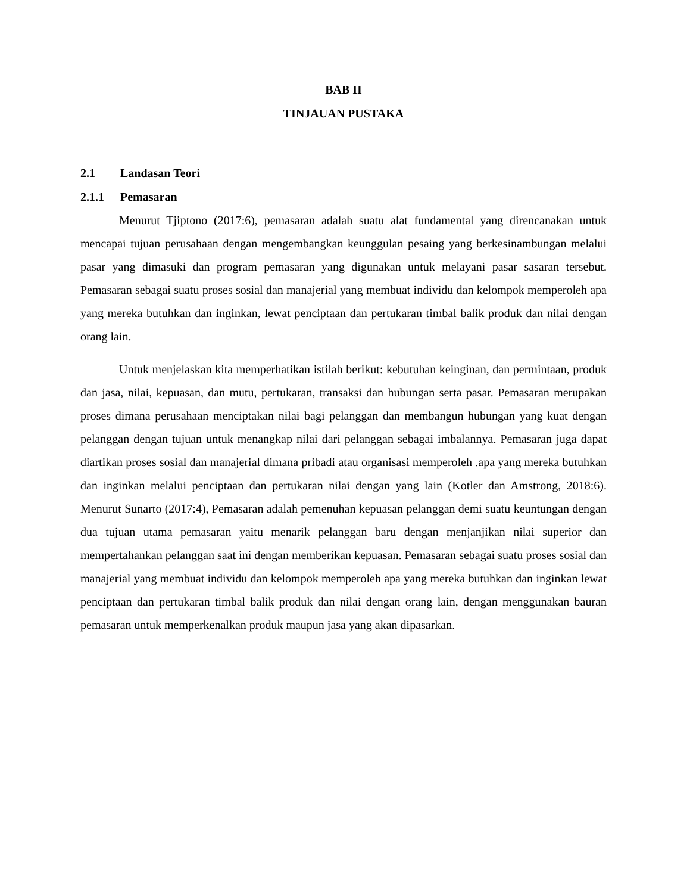BAB II
TINJAUAN PUSTAKA
2.1 Landasan Teori
2.1.1 Pemasaran
Menurut Tjiptono (2017:6), pemasaran adalah suatu alat fundamental yang direncanakan untuk mencapai tujuan perusahaan dengan mengembangkan keunggulan pesaing yang berkesinambungan melalui pasar yang dimasuki dan program pemasaran yang digunakan untuk melayani pasar sasaran tersebut. Pemasaran sebagai suatu proses sosial dan manajerial yang membuat individu dan kelompok memperoleh apa yang mereka butuhkan dan inginkan, lewat penciptaan dan pertukaran timbal balik produk dan nilai dengan orang lain.
Untuk menjelaskan kita memperhatikan istilah berikut: kebutuhan keinginan, dan permintaan, produk dan jasa, nilai, kepuasan, dan mutu, pertukaran, transaksi dan hubungan serta pasar. Pemasaran merupakan proses dimana perusahaan menciptakan nilai bagi pelanggan dan membangun hubungan yang kuat dengan pelanggan dengan tujuan untuk menangkap nilai dari pelanggan sebagai imbalannya. Pemasaran juga dapat diartikan proses sosial dan manajerial dimana pribadi atau organisasi memperoleh .apa yang mereka butuhkan dan inginkan melalui penciptaan dan pertukaran nilai dengan yang lain (Kotler dan Amstrong, 2018:6). Menurut Sunarto (2017:4), Pemasaran adalah pemenuhan kepuasan pelanggan demi suatu keuntungan dengan dua tujuan utama pemasaran yaitu menarik pelanggan baru dengan menjanjikan nilai superior dan mempertahankan pelanggan saat ini dengan memberikan kepuasan. Pemasaran sebagai suatu proses sosial dan manajerial yang membuat individu dan kelompok memperoleh apa yang mereka butuhkan dan inginkan lewat penciptaan dan pertukaran timbal balik produk dan nilai dengan orang lain, dengan menggunakan bauran pemasaran untuk memperkenalkan produk maupun jasa yang akan dipasarkan.